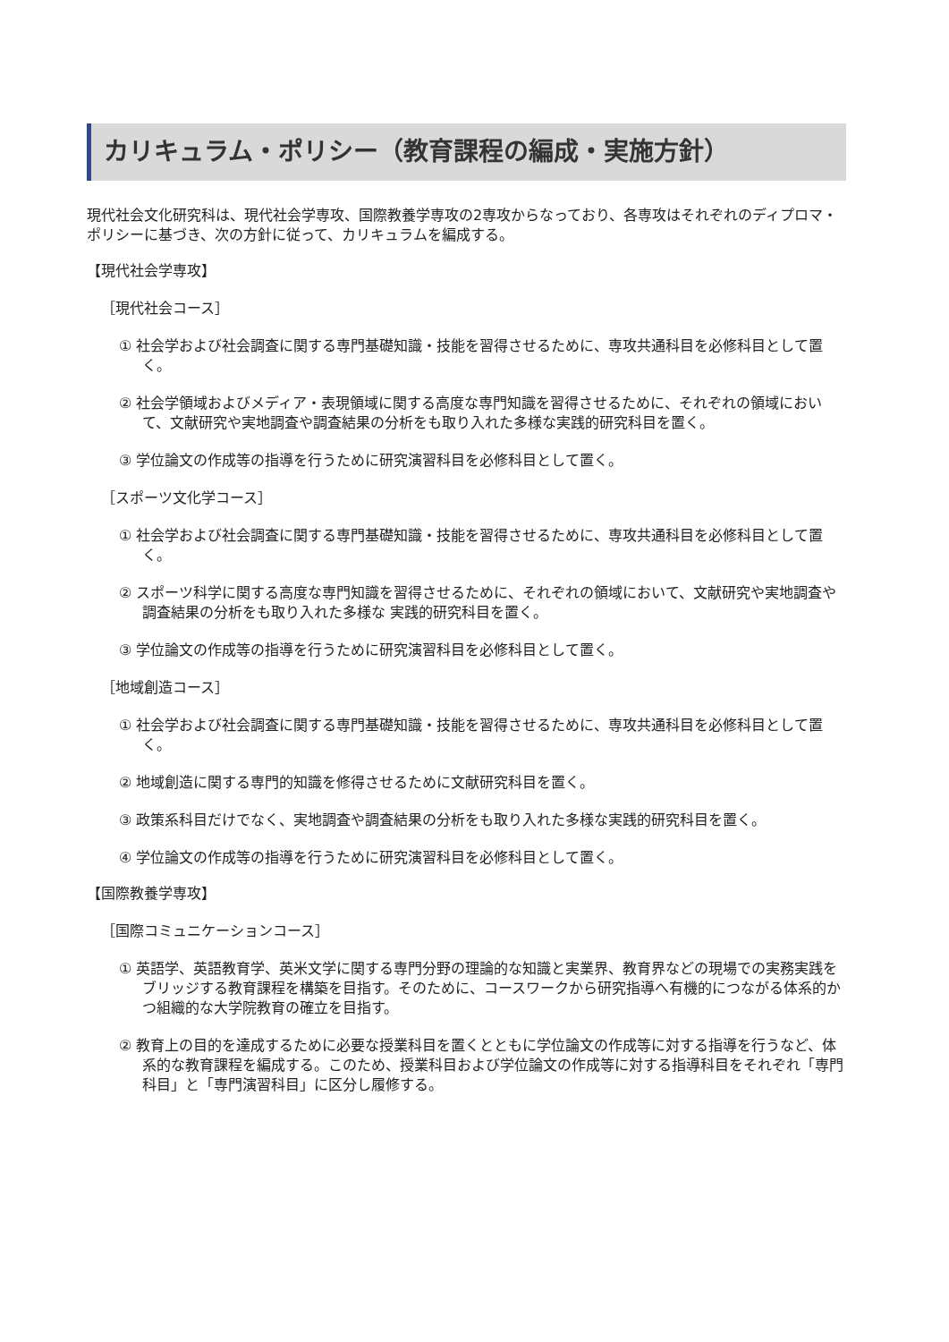カリキュラム・ポリシー（教育課程の編成・実施方針）
現代社会文化研究科は、現代社会学専攻、国際教養学専攻の2専攻からなっており、各専攻はそれぞれのディプロマ・ポリシーに基づき、次の方針に従って、カリキュラムを編成する。
【現代社会学専攻】
［現代社会コース］
① 社会学および社会調査に関する専門基礎知識・技能を習得させるために、専攻共通科目を必修科目として置く。
② 社会学領域およびメディア・表現領域に関する高度な専門知識を習得させるために、それぞれの領域において、文献研究や実地調査や調査結果の分析をも取り入れた多様な実践的研究科目を置く。
③ 学位論文の作成等の指導を行うために研究演習科目を必修科目として置く。
［スポーツ文化学コース］
① 社会学および社会調査に関する専門基礎知識・技能を習得させるために、専攻共通科目を必修科目として置く。
② スポーツ科学に関する高度な専門知識を習得させるために、それぞれの領域において、文献研究や実地調査や調査結果の分析をも取り入れた多様な 実践的研究科目を置く。
③ 学位論文の作成等の指導を行うために研究演習科目を必修科目として置く。
［地域創造コース］
① 社会学および社会調査に関する専門基礎知識・技能を習得させるために、専攻共通科目を必修科目として置く。
② 地域創造に関する専門的知識を修得させるために文献研究科目を置く。
③ 政策系科目だけでなく、実地調査や調査結果の分析をも取り入れた多様な実践的研究科目を置く。
④ 学位論文の作成等の指導を行うために研究演習科目を必修科目として置く。
【国際教養学専攻】
［国際コミュニケーションコース］
① 英語学、英語教育学、英米文学に関する専門分野の理論的な知識と実業界、教育界などの現場での実務実践をブリッジする教育課程を構築を目指す。そのために、コースワークから研究指導へ有機的につながる体系的かつ組織的な大学院教育の確立を目指す。
② 教育上の目的を達成するために必要な授業科目を置くとともに学位論文の作成等に対する指導を行うなど、体系的な教育課程を編成する。このため、授業科目および学位論文の作成等に対する指導科目をそれぞれ「専門科目」と「専門演習科目」に区分し履修する。